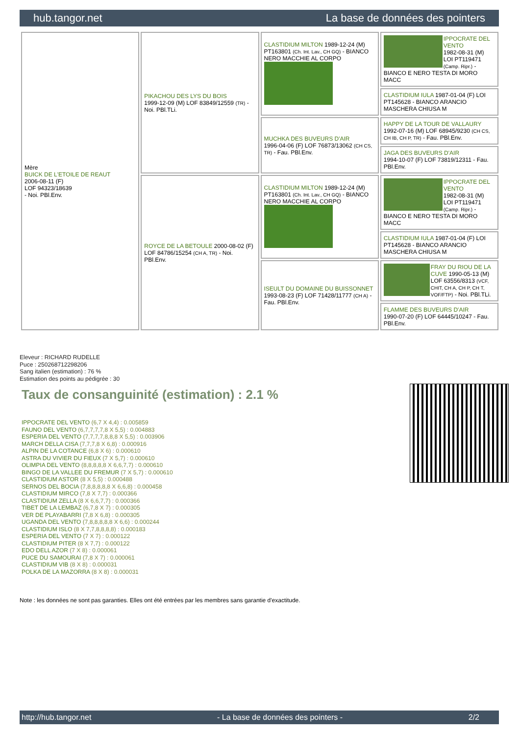hub.tangor.net La base de données des pointers
| Mère BUICK DE L'ETOILE DE REAUT 2006-08-11 (F) LOF 94323/18639 - Noi. PBl.Env. | PIKACHOU DES LYS DU BOIS 1999-12-09 (M) LOF 83849/12559 (TR) - Noi. PBl.TLi. | CLASTIDIUM MILTON 1989-12-24 (M) PT163801 (Ch. Int. Lav., CH GQ) - BIANCO NERO MACCHIE AL CORPO | IPPOCRATE DEL VENTO 1982-08-31 (M) LOI PT119471 (Camp. Ripr.) - BIANCO E NERO TESTA DI MORO MACC |
| | | | CLASTIDIUM IULA 1987-01-04 (F) LOI PT145628 - BIANCO ARANCIO MASCHERA CHIUSA M |
| | | MUCHKA DES BUVEURS D'AIR 1996-04-06 (F) LOF 76873/13062 (CH CS, TR) - Fau. PBl.Env. | HAPPY DE LA TOUR DE VALLAURY 1992-07-16 (M) LOF 68945/9230 (CH CS, CH IB, CH P, TR) - Fau. PBl.Env. |
| | | | JAGA DES BUVEURS D'AIR 1994-10-07 (F) LOF 73819/12311 - Fau. PBl.Env. |
| | ROYCE DE LA BETOULE 2000-08-02 (F) LOF 84786/15254 (CH A, TR) - Noi. PBl.Env. | CLASTIDIUM MILTON 1989-12-24 (M) PT163801 (Ch. Int. Lav., CH GQ) - BIANCO NERO MACCHIE AL CORPO | IPPOCRATE DEL VENTO 1982-08-31 (M) LOI PT119471 (Camp. Ripr.) - BIANCO E NERO TESTA DI MORO MACC |
| | | | CLASTIDIUM IULA 1987-01-04 (F) LOI PT145628 - BIANCO ARANCIO MASCHERA CHIUSA M |
| | | ISEULT DU DOMAINE DU BUISSONNET 1993-08-23 (F) LOF 71428/11777 (CH A) - Fau. PBl.Env. | FRAY DU RIOU DE LA CUVE 1990-05-13 (M) LOF 63556/8313 (VCF, CHIT, CH A, CH P, CH T, VOF/FTP) - Noi. PBl.TLi. |
| | | | FLAMME DES BUVEURS D'AIR 1990-07-20 (F) LOF 64445/10247 - Fau. PBl.Env. |
Eleveur : RICHARD RUDELLE
Puce : 250268712298206
Sang italien (estimation) : 76 %
Estimation des points au pédigrée : 30
Taux de consanguinité (estimation) : 2.1 %
IPPOCRATE DEL VENTO (6,7 X 4,4) : 0.005859
FAUNO DEL VENTO (6,7,7,7,7,8 X 5,5) : 0.004883
ESPERIA DEL VENTO (7,7,7,7,8,8,8 X 5,5) : 0.003906
MARCH DELLA CISA (7,7,7,8 X 6,8) : 0.000916
ALPIN DE LA COTANCE (6,8 X 6) : 0.000610
ASTRA DU VIVIER DU FIEUX (7 X 5,7) : 0.000610
OLIMPIA DEL VENTO (8,8,8,8,8 X 6,6,7,7) : 0.000610
BINGO DE LA VALLEE DU FREMUR (7 X 5,7) : 0.000610
CLASTIDIUM ASTOR (8 X 5,5) : 0.000488
SERNOS DEL BOCIA (7,8,8,8,8,8 X 6,6,8) : 0.000458
CLASTIDIUM MIRCO (7,8 X 7,7) : 0.000366
CLASTIDIUM ZELLA (8 X 6,6,7,7) : 0.000366
TIBET DE LA LEMBAZ (6,7,8 X 7) : 0.000305
VER DE PLAYABARRI (7,8 X 6,8) : 0.000305
UGANDA DEL VENTO (7,8,8,8,8,8 X 6,6) : 0.000244
CLASTIDIUM ISLO (8 X 7,7,8,8,8,8) : 0.000183
ESPERIA DEL VENTO (7 X 7) : 0.000122
CLASTIDIUM PITER (8 X 7,7) : 0.000122
EDO DELL AZOR (7 X 8) : 0.000061
PUCE DU SAMOURAI (7,8 X 7) : 0.000061
CLASTIDIUM VIB (8 X 8) : 0.000031
POLKA DE LA MAZORRA (8 X 8) : 0.000031
Note : les données ne sont pas garanties. Elles ont été entrées par les membres sans garantie d'exactitude.
http://hub.tangor.net - La base de données des pointers - 2/2